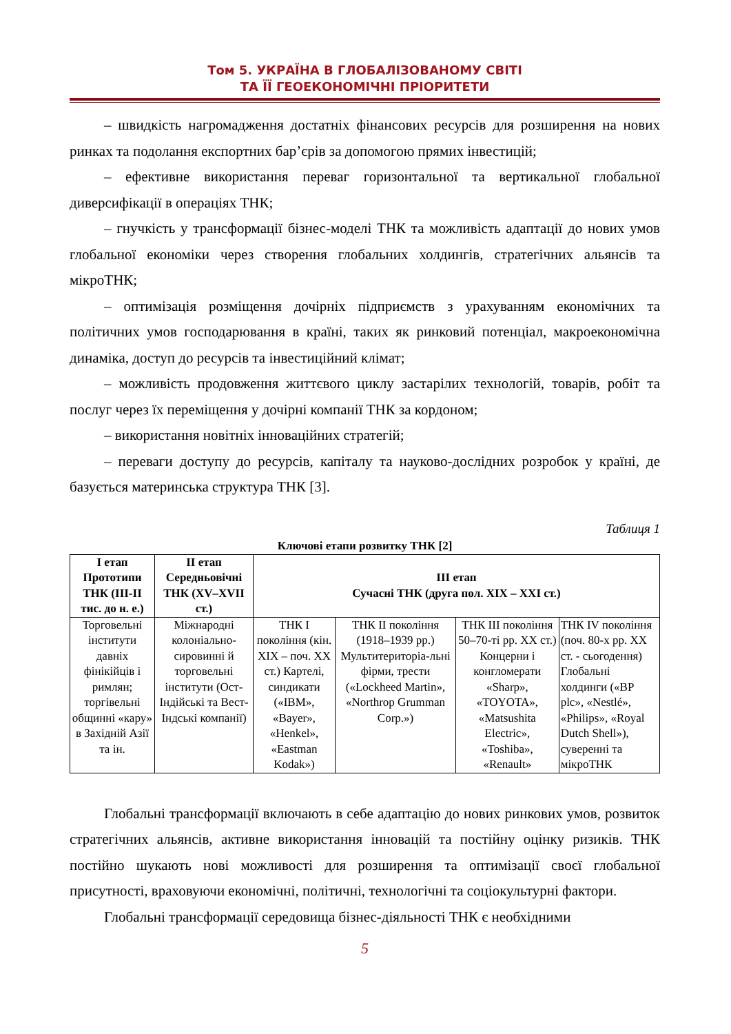Том 5. УКРАЇНА В ГЛОБАЛІЗОВАНОМУ СВІТІ
ТА ЇЇ ГЕОЕКОНОМІЧНІ ПРІОРИТЕТИ
– швидкість нагромадження достатніх фінансових ресурсів для розширення на нових ринках та подолання експортних бар’єрів за допомогою прямих інвестицій;
– ефективне використання переваг горизонтальної та вертикальної глобальної диверсифікації в операціях ТНК;
– гнучкість у трансформації бізнес-моделі ТНК та можливість адаптації до нових умов глобальної економіки через створення глобальних холдингів, стратегічних альянсів та мікроТНК;
– оптимізація розміщення дочірніх підприємств з урахуванням економічних та політичних умов господарювання в країні, таких як ринковий потенціал, макроекономічна динаміка, доступ до ресурсів та інвестиційний клімат;
– можливість продовження життєвого циклу застарілих технологій, товарів, робіт та послуг через їх переміщення у дочірні компанії ТНК за кордоном;
– використання новітніх інноваційних стратегій;
– переваги доступу до ресурсів, капіталу та науково-дослідних розробок у країні, де базується материнська структура ТНК [3].
Таблиця 1
Ключові етапи розвитку ТНК [2]
| І етап Прототипи ТНК (ІІІ-ІІ тис. до н. е.) | ІІ етап Середньовічні ТНК (XV–XVII ст.) | ІІІ етап Сучасні ТНК (друга пол. XIX – XXI ст.) | | | |
| --- | --- | --- | --- | --- | --- |
| Торговельні інститути давніх фінікійців і римлян; торгівельні общинні «кару» в Західній Азії та ін. | Міжнародні колоніально-сировинні й торговельні інститути (Ост-Індійські та Вест-Індські компанії) | ТНК І покоління (кін. XIX – поч. XX ст.) Картелі, синдикати («IBM», «Bayer», «Henkel», «Eastman Kodak») | ТНК ІІ покоління (1918–1939 рр.) Мультитериторіа-льні фірми, трести («Lockheed Martin», «Northrop Grumman Corp.») | ТНК ІІІ покоління 50–70-ті рр. XX ст.) Концерни і конгломерати «Sharp», «TOYOTA», «Matsushita Electric», «Toshiba», «Renault» | ТНК IV покоління (поч. 80-х рр. XX ст. - сьогодення) Глобальні холдинги («BP plc», «Nestlé», «Philips», «Royal Dutch Shell»), суверенні та мікроТНК |
Глобальні трансформації включають в себе адаптацію до нових ринкових умов, розвиток стратегічних альянсів, активне використання інновацій та постійну оцінку ризиків. ТНК постійно шукають нові можливості для розширення та оптимізації своєї глобальної присутності, враховуючи економічні, політичні, технологічні та соціокультурні фактори.
Глобальні трансформації середовища бізнес-діяльності ТНК є необхідними
5